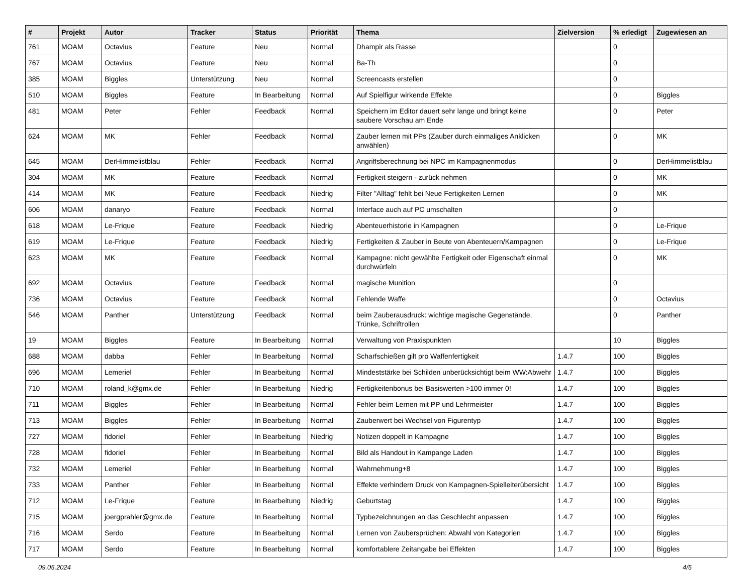| # | Projekt | Autor | Tracker | Status | Priorität | Thema | Zielversion | % erledigt | Zugewiesen an |
| --- | --- | --- | --- | --- | --- | --- | --- | --- | --- |
| 761 | MOAM | Octavius | Feature | Neu | Normal | Dhampir als Rasse | | 0 | |
| 767 | MOAM | Octavius | Feature | Neu | Normal | Ba-Th | | 0 | |
| 385 | MOAM | Biggles | Unterstützung | Neu | Normal | Screencasts erstellen | | 0 | |
| 510 | MOAM | Biggles | Feature | In Bearbeitung | Normal | Auf Spielfigur wirkende Effekte | | 0 | Biggles |
| 481 | MOAM | Peter | Fehler | Feedback | Normal | Speichern im Editor dauert sehr lange und bringt keine saubere Vorschau am Ende | | 0 | Peter |
| 624 | MOAM | MK | Fehler | Feedback | Normal | Zauber lernen mit PPs (Zauber durch einmaliges Anklicken anwählen) | | 0 | MK |
| 645 | MOAM | DerHimmelistblau | Fehler | Feedback | Normal | Angriffsberechnung bei NPC im Kampagnenmodus | | 0 | DerHimmelistblau |
| 304 | MOAM | MK | Feature | Feedback | Normal | Fertigkeit steigern - zurück nehmen | | 0 | MK |
| 414 | MOAM | MK | Feature | Feedback | Niedrig | Filter "Alltag" fehlt bei Neue Fertigkeiten Lernen | | 0 | MK |
| 606 | MOAM | danaryo | Feature | Feedback | Normal | Interface auch auf PC umschalten | | 0 | |
| 618 | MOAM | Le-Frique | Feature | Feedback | Niedrig | Abenteuerhistorie in Kampagnen | | 0 | Le-Frique |
| 619 | MOAM | Le-Frique | Feature | Feedback | Niedrig | Fertigkeiten & Zauber in Beute von Abenteuern/Kampagnen | | 0 | Le-Frique |
| 623 | MOAM | MK | Feature | Feedback | Normal | Kampagne: nicht gewählte Fertigkeit oder Eigenschaft einmal durchwürfeln | | 0 | MK |
| 692 | MOAM | Octavius | Feature | Feedback | Normal | magische Munition | | 0 | |
| 736 | MOAM | Octavius | Feature | Feedback | Normal | Fehlende Waffe | | 0 | Octavius |
| 546 | MOAM | Panther | Unterstützung | Feedback | Normal | beim Zauberausdruck: wichtige magische Gegenstände, Trünke, Schriftrollen | | 0 | Panther |
| 19 | MOAM | Biggles | Feature | In Bearbeitung | Normal | Verwaltung von Praxispunkten | | 10 | Biggles |
| 688 | MOAM | dabba | Fehler | In Bearbeitung | Normal | Scharfschießen gilt pro Waffenfertigkeit | 1.4.7 | 100 | Biggles |
| 696 | MOAM | Lemeriel | Fehler | In Bearbeitung | Normal | Mindeststärke bei Schilden unberücksichtigt beim WW:Abwehr | 1.4.7 | 100 | Biggles |
| 710 | MOAM | roland_k@gmx.de | Fehler | In Bearbeitung | Niedrig | Fertigkeitenbonus bei Basiswerten >100 immer 0! | 1.4.7 | 100 | Biggles |
| 711 | MOAM | Biggles | Fehler | In Bearbeitung | Normal | Fehler beim Lernen mit PP und Lehrmeister | 1.4.7 | 100 | Biggles |
| 713 | MOAM | Biggles | Fehler | In Bearbeitung | Normal | Zauberwert bei Wechsel von Figurentyp | 1.4.7 | 100 | Biggles |
| 727 | MOAM | fidoriel | Fehler | In Bearbeitung | Niedrig | Notizen doppelt in Kampagne | 1.4.7 | 100 | Biggles |
| 728 | MOAM | fidoriel | Fehler | In Bearbeitung | Normal | Bild als Handout in Kampange Laden | 1.4.7 | 100 | Biggles |
| 732 | MOAM | Lemeriel | Fehler | In Bearbeitung | Normal | Wahrnehmung+8 | 1.4.7 | 100 | Biggles |
| 733 | MOAM | Panther | Fehler | In Bearbeitung | Normal | Effekte verhindern Druck von Kampagnen-Spielleiterübersicht | 1.4.7 | 100 | Biggles |
| 712 | MOAM | Le-Frique | Feature | In Bearbeitung | Niedrig | Geburtstag | 1.4.7 | 100 | Biggles |
| 715 | MOAM | joergprahler@gmx.de | Feature | In Bearbeitung | Normal | Typbezeichnungen an das Geschlecht anpassen | 1.4.7 | 100 | Biggles |
| 716 | MOAM | Serdo | Feature | In Bearbeitung | Normal | Lernen von Zaubersprüchen: Abwahl von Kategorien | 1.4.7 | 100 | Biggles |
| 717 | MOAM | Serdo | Feature | In Bearbeitung | Normal | komfortablere Zeitangabe bei Effekten | 1.4.7 | 100 | Biggles |
09.05.2024 4/5